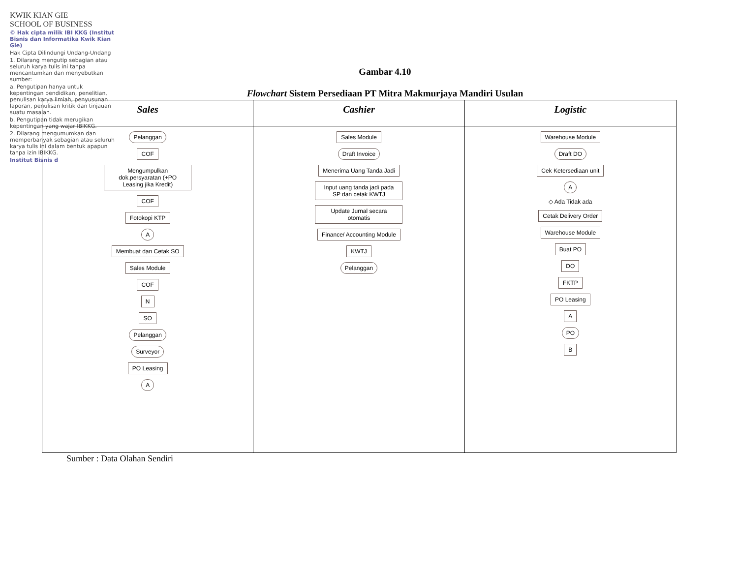KWIK KIAN GIE
SCHOOL OF BUSINESS
© Hak cipta milik IBI KKG (Institut Bisnis dan Informatika Kwik Kian Gie)
Hak Cipta Dilindungi Undang-Undang
1. Dilarang mengutip sebagian atau seluruh karya tulis ini tanpa mencantumkan dan menyebutkan sumber:
a. Pengutipan hanya untuk kepentingan pendidikan, penelitian, penulisan karya ilmiah, penyusunan laporan, penulisan kritik dan tinjauan suatu masalah.
b. Pengutipan tidak merugikan kepentingan yang wajar IBIKKG.
2. Dilarang mengumumkan dan memperbanyak sebagian atau seluruh karya tulis ini dalam bentuk apapun tanpa izin IBIKKG.
Institut Bisnis d
Gambar 4.10
Flowchart Sistem Persediaan PT Mitra Makmurjaya Mandiri Usulan
Sales
Pelanggan
COF
Mengumpulkan dok.persyaratan (+PO Leasing jika Kredit)
COF
Fotokopi KTP
A
Membuat dan Cetak SO
Sales Module
COF
N
SO
Pelanggan
Surveyor
PO Leasing
A
Cashier
Sales Module
Draft Invoice
Menerima Uang Tanda Jadi
Input uang tanda jadi pada SP dan cetak KWTJ
Update Jurnal secara otomatis
Finance/ Accounting Module
KWTJ
Pelanggan
Logistic
Warehouse Module
Draft DO
Cek Ketersediaan unit
A
◇ Ada Tidak ada
Cetak Delivery Order
Warehouse Module
Buat PO
DO
FKTP
PO Leasing
A
PO
B
Sumber : Data Olahan Sendiri